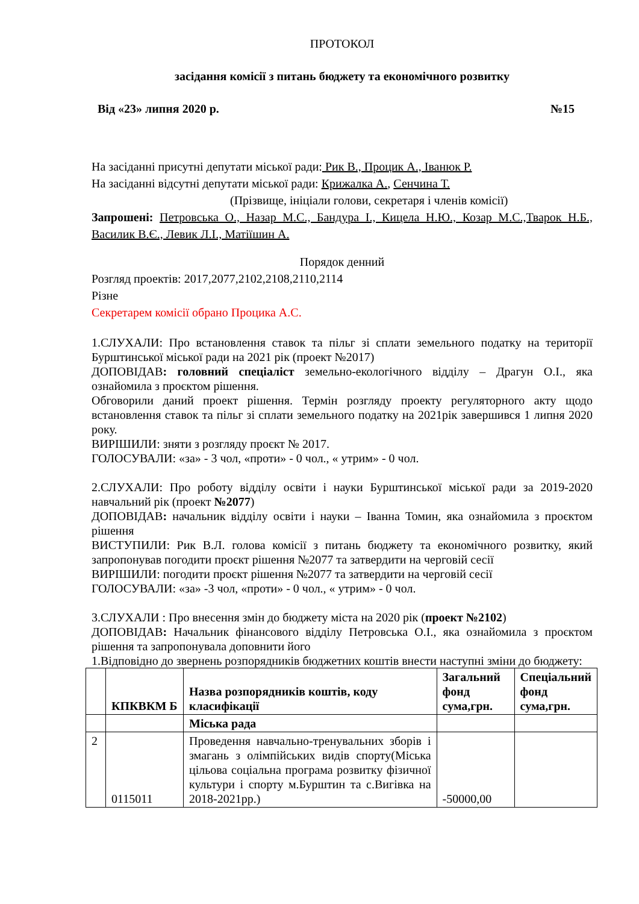ПРОТОКОЛ
засідання комісії з питань бюджету та економічного розвитку
Від «23» липня 2020 р. №15
На засіданні присутні депутати міської ради: Рик В., Процик А., Іванюк Р.
На засіданні відсутні депутати міської ради: Крижалка А., Сенчина Т.
(Прізвище, ініціали голови, секретаря і членів комісії)
Запрошені: Петровська О., Назар М.С., Бандура І., Кицела Н.Ю., Козар М.С.,Тварок Н.Б., Василик В.Є., Левик Л.І., Матіїшин А.
Порядок денний
Розгляд проектів: 2017,2077,2102,2108,2110,2114
Різне
Секретарем комісії обрано Процика А.С.
1.СЛУХАЛИ: Про встановлення ставок та пільг зі сплати земельного податку на території Бурштинської міської ради на 2021 рік (проект №2017)
ДОПОВІДАВ: головний спеціаліст земельно-екологічного відділу – Драгун О.І., яка ознайомила з проєктом рішення.
Обговорили даний проект рішення. Термін розгляду проекту регуляторного акту щодо встановлення ставок та пільг зі сплати земельного податку на 2021рік завершився 1 липня 2020 року.
ВИРІШИЛИ: зняти з розгляду проєкт № 2017.
ГОЛОСУВАЛИ: «за» - 3 чол, «проти» - 0 чол., « утрим» - 0 чол.
2.СЛУХАЛИ: Про роботу відділу освіти і науки Бурштинської міської ради за 2019-2020 навчальний рік (проект №2077)
ДОПОВІДАВ: начальник відділу освіти і науки – Іванна Томин, яка ознайомила з проєктом рішення
ВИСТУПИЛИ: Рик В.Л. голова комісії з питань бюджету та економічного розвитку, який запропонував погодити проєкт рішення №2077 та затвердити на черговій сесії
ВИРІШИЛИ: погодити проєкт рішення №2077 та затвердити на черговій сесії
ГОЛОСУВАЛИ: «за» -3 чол, «проти» - 0 чол., « утрим» - 0 чол.
3.СЛУХАЛИ : Про внесення змін до бюджету міста на 2020 рік (проект №2102)
ДОПОВІДАВ: Начальник фінансового відділу Петровська О.І., яка ознайомила з проєктом рішення та запропонувала доповнити його
1.Відповідно до звернень розпорядників бюджетних коштів внести наступні зміни до бюджету:
| | КПКВКМ Б | Назва розпорядників коштів, коду класифікації | Загальний фонд сума,грн. | Спеціальний фонд сума,грн. |
| --- | --- | --- | --- | --- |
| | | Міська рада | | |
| 2 | 0115011 | Проведення навчально-тренувальних зборів і змагань з олімпійських видів спорту(Міська цільова соціальна програма розвитку фізичної культури і спорту м.Бурштин та с.Вигівка на 2018-2021рр.) | -50000,00 | |